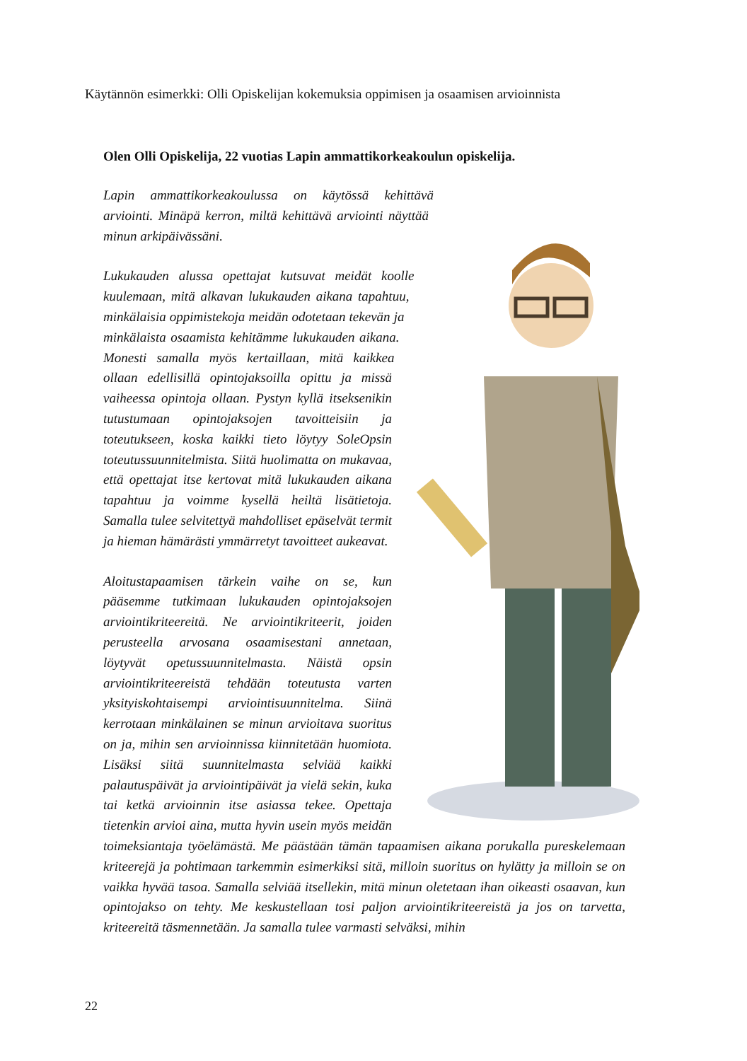Käytännön esimerkki: Olli Opiskelijan kokemuksia oppimisen ja osaamisen arvioinnista
Olen Olli Opiskelija, 22 vuotias Lapin ammattikorkeakoulun opiskelija.
Lapin ammattikorkeakoulussa on käytössä kehittävä arviointi. Minäpä kerron, miltä kehittävä arviointi näyttää minun arkipäivässäni.
Lukukauden alussa opettajat kutsuvat meidät koolle kuulemaan, mitä alkavan lukukauden aikana tapahtuu, minkälaisia oppimistekoja meidän odotetaan tekevän ja minkälaista osaamista kehitämme lukukauden aikana. Monesti samalla myös kertaillaan, mitä kaikkea ollaan edellisillä opintojaksoilla opittu ja missä vaiheessa opintoja ollaan. Pystyn kyllä itseksenikin tutustumaan opintojaksojen tavoitteisiin ja toteutukseen, koska kaikki tieto löytyy SoleOpsin toteutussuunnitelmista. Siitä huolimatta on mukavaa, että opettajat itse kertovat mitä lukukauden aikana tapahtuu ja voimme kysellä heiltä lisätietoja. Samalla tulee selvitettyä mahdolliset epäselvät termit ja hieman hämärästi ymmärretyt tavoitteet aukeavat.
Aloitustapaamisen tärkein vaihe on se, kun pääsemme tutkimaan lukukauden opintojaksojen arviointikriteereitä. Ne arviointikriteerit, joiden perusteella arvosana osaamisestani annetaan, löytyvät opetussuunnitelmasta. Näistä opsin arviointikriteereistä tehdään toteutusta varten yksityiskohtaisempi arviointisuunnitelma. Siinä kerrotaan minkälainen se minun arvioitava suoritus on ja, mihin sen arvioinnissa kiinnitetään huomiota. Lisäksi siitä suunnitelmasta selviää kaikki palautuspäivät ja arviointipäivät ja vielä sekin, kuka tai ketkä arvioinnin itse asiassa tekee. Opettaja tietenkin arvioi aina, mutta hyvin usein myös meidän toimeksiantaja työelämästä. Me päästään tämän tapaamisen aikana porukalla pureskelemaan kriteerejä ja pohtimaan tarkemmin esimerkiksi sitä, milloin suoritus on hylätty ja milloin se on vaikka hyvää tasoa. Samalla selviää itsellekin, mitä minun oletetaan ihan oikeasti osaavan, kun opintojakso on tehty. Me keskustellaan tosi paljon arviointikriteereistä ja jos on tarvetta, kriteereitä täsmennetään. Ja samalla tulee varmasti selväksi, mihin
22